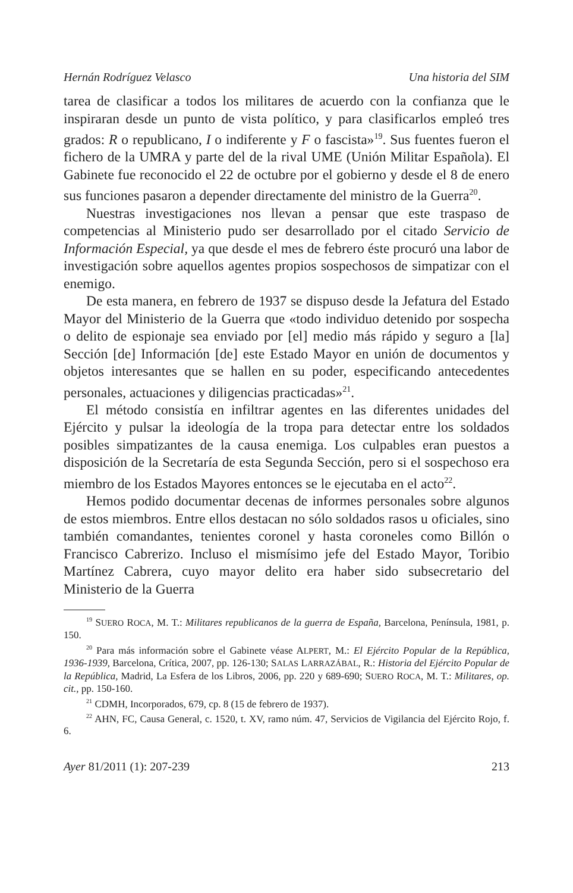Hernán Rodríguez Velasco Una historia del SIM
tarea de clasificar a todos los militares de acuerdo con la confianza que le inspiraran desde un punto de vista político, y para clasificarlos empleó tres grados: R o republicano, I o indiferente y F o fascista»<sup>19</sup>. Sus fuentes fueron el fichero de la UMRA y parte del de la rival UME (Unión Militar Española). El Gabinete fue reconocido el 22 de octubre por el gobierno y desde el 8 de enero sus funciones pasaron a depender directamente del ministro de la Guerra<sup>20</sup>.
Nuestras investigaciones nos llevan a pensar que este traspaso de competencias al Ministerio pudo ser desarrollado por el citado Servicio de Información Especial, ya que desde el mes de febrero éste procuró una labor de investigación sobre aquellos agentes propios sospechosos de simpatizar con el enemigo.
De esta manera, en febrero de 1937 se dispuso desde la Jefatura del Estado Mayor del Ministerio de la Guerra que «todo individuo detenido por sospecha o delito de espionaje sea enviado por [el] medio más rápido y seguro a [la] Sección [de] Información [de] este Estado Mayor en unión de documentos y objetos interesantes que se hallen en su poder, especificando antecedentes personales, actuaciones y diligencias practicadas»<sup>21</sup>.
El método consistía en infiltrar agentes en las diferentes unidades del Ejército y pulsar la ideología de la tropa para detectar entre los soldados posibles simpatizantes de la causa enemiga. Los culpables eran puestos a disposición de la Secretaría de esta Segunda Sección, pero si el sospechoso era miembro de los Estados Mayores entonces se le ejecutaba en el acto<sup>22</sup>.
Hemos podido documentar decenas de informes personales sobre algunos de estos miembros. Entre ellos destacan no sólo soldados rasos u oficiales, sino también comandantes, tenientes coronel y hasta coroneles como Billón o Francisco Cabrerizo. Incluso el mismísimo jefe del Estado Mayor, Toribio Martínez Cabrera, cuyo mayor delito era haber sido subsecretario del Ministerio de la Guerra
<sup>19</sup> SUERO ROCA, M. T.: Militares republicanos de la guerra de España, Barcelona, Península, 1981, p. 150.
<sup>20</sup> Para más información sobre el Gabinete véase ALPERT, M.: El Ejército Popular de la República, 1936-1939, Barcelona, Crítica, 2007, pp. 126-130; SALAS LARRAZÁBAL, R.: Historia del Ejército Popular de la República, Madrid, La Esfera de los Libros, 2006, pp. 220 y 689-690; SUERO ROCA, M. T.: Militares, op. cit., pp. 150-160.
<sup>21</sup> CDMH, Incorporados, 679, cp. 8 (15 de febrero de 1937).
<sup>22</sup> AHN, FC, Causa General, c. 1520, t. XV, ramo núm. 47, Servicios de Vigilancia del Ejército Rojo, f. 6.
Ayer 81/2011 (1): 207-239 213